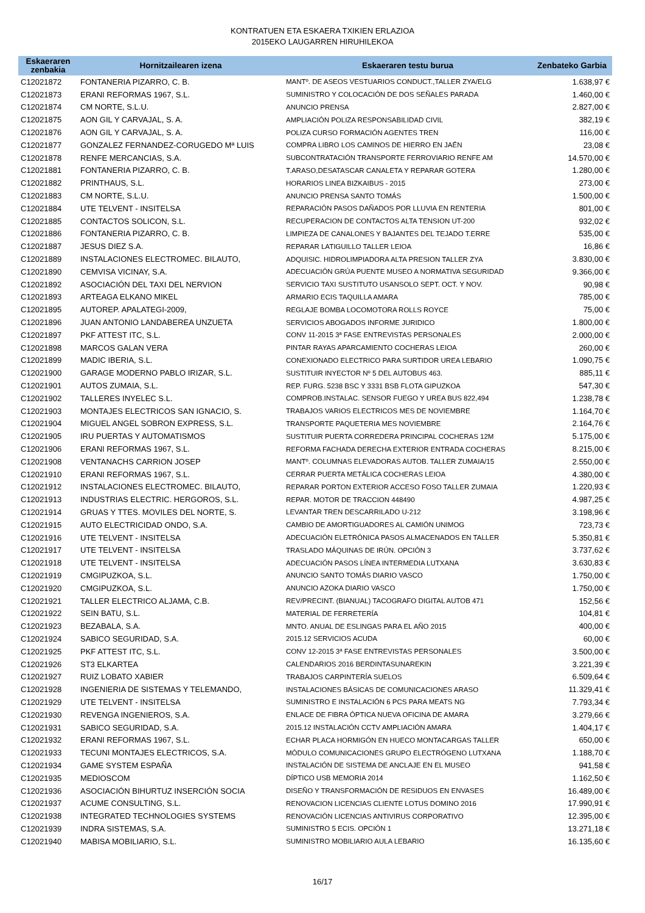KONTRATUEN ETA ESKAERA TXIKIEN ERLAZIOA
2015EKO LAUGARREN HIRUHILEKOA
| Eskaeraren zenbakia | Hornitzailearen izena | Eskaeraren testu burua | Zenbateko Garbia |
| --- | --- | --- | --- |
| C12021872 | FONTANERIA PIZARRO, C. B. | MANTº. DE ASEOS VESTUARIOS CONDUCT.,TALLER ZYA/ELG | 1.638,97 € |
| C12021873 | ERANI REFORMAS 1967, S.L. | SUMINISTRO Y COLOCACIÓN DE DOS SEÑALES PARADA | 1.460,00 € |
| C12021874 | CM NORTE, S.L.U. | ANUNCIO PRENSA | 2.827,00 € |
| C12021875 | AON GIL Y CARVAJAL, S. A. | AMPLIACIÓN POLIZA RESPONSABILIDAD CIVIL | 382,19 € |
| C12021876 | AON GIL Y CARVAJAL, S. A. | POLIZA CURSO FORMACIÓN AGENTES TREN | 116,00 € |
| C12021877 | GONZALEZ FERNANDEZ-CORUGEDO Mª LUIS | COMPRA LIBRO LOS CAMINOS DE HIERRO EN JAÉN | 23,08 € |
| C12021878 | RENFE MERCANCIAS, S.A. | SUBCONTRATACIÓN TRANSPORTE FERROVIARIO RENFE AM | 14.570,00 € |
| C12021881 | FONTANERIA PIZARRO, C. B. | T.ARASO,DESATASCAR CANALETA Y REPARAR GOTERA | 1.280,00 € |
| C12021882 | PRINTHAUS, S.L. | HORARIOS LINEA BIZKAIBUS - 2015 | 273,00 € |
| C12021883 | CM NORTE, S.L.U. | ANUNCIO PRENSA SANTO TOMÁS | 1.500,00 € |
| C12021884 | UTE TELVENT - INSITELSA | REPARACIÓN PASOS DAÑADOS POR LLUVIA EN RENTERIA | 801,00 € |
| C12021885 | CONTACTOS SOLICON, S.L. | RECUPERACION DE CONTACTOS ALTA TENSION UT-200 | 932,02 € |
| C12021886 | FONTANERIA PIZARRO, C. B. | LIMPIEZA DE CANALONES Y BAJANTES DEL TEJADO T.ERRE | 535,00 € |
| C12021887 | JESUS DIEZ S.A. | REPARAR LATIGUILLO TALLER LEIOA | 16,86 € |
| C12021889 | INSTALACIONES ELECTROMEC. BILAUTO, | ADQUISIC. HIDROLIMPIADORA ALTA PRESION TALLER ZYA | 3.830,00 € |
| C12021890 | CEMVISA VICINAY, S.A. | ADECUACIÓN GRÚA PUENTE MUSEO A NORMATIVA SEGURIDAD | 9.366,00 € |
| C12021892 | ASOCIACIÓN DEL TAXI DEL NERVION | SERVICIO TAXI SUSTITUTO USANSOLO SEPT. OCT. Y NOV. | 90,98 € |
| C12021893 | ARTEAGA ELKANO MIKEL | ARMARIO ECIS TAQUILLA AMARA | 785,00 € |
| C12021895 | AUTOREP. APALATEGI-2009, | REGLAJE BOMBA LOCOMOTORA ROLLS ROYCE | 75,00 € |
| C12021896 | JUAN ANTONIO LANDABEREA UNZUETA | SERVICIOS ABOGADOS INFORME JURIDICO | 1.800,00 € |
| C12021897 | PKF ATTEST ITC, S.L. | CONV 11-2015 3ª FASE ENTREVISTAS PERSONALES | 2.000,00 € |
| C12021898 | MARCOS GALAN VERA | PINTAR RAYAS APARCAMIENTO COCHERAS LEIOA | 260,00 € |
| C12021899 | MADIC IBERIA, S.L. | CONEXIONADO ELECTRICO PARA SURTIDOR UREA LEBARIO | 1.090,75 € |
| C12021900 | GARAGE MODERNO PABLO IRIZAR, S.L. | SUSTITUIR INYECTOR Nº 5 DEL AUTOBUS 463. | 885,11 € |
| C12021901 | AUTOS ZUMAIA, S.L. | REP. FURG. 5238 BSC Y 3331 BSB FLOTA GIPUZKOA | 547,30 € |
| C12021902 | TALLERES INYELEC S.L. | COMPROB.INSTALAC. SENSOR FUEGO Y UREA BUS 822,494 | 1.238,78 € |
| C12021903 | MONTAJES ELECTRICOS SAN IGNACIO, S. | TRABAJOS VARIOS ELECTRICOS MES DE NOVIEMBRE | 1.164,70 € |
| C12021904 | MIGUEL ANGEL SOBRON EXPRESS, S.L. | TRANSPORTE PAQUETERIA MES NOVIEMBRE | 2.164,76 € |
| C12021905 | IRU PUERTAS Y AUTOMATISMOS | SUSTITUIR PUERTA CORREDERA PRINCIPAL COCHERAS 12M | 5.175,00 € |
| C12021906 | ERANI REFORMAS 1967, S.L. | REFORMA FACHADA DERECHA EXTERIOR ENTRADA COCHERAS | 8.215,00 € |
| C12021908 | VENTANACHS CARRION JOSEP | MANTº. COLUMNAS ELEVADORAS AUTOB. TALLER ZUMAIA/15 | 2.550,00 € |
| C12021910 | ERANI REFORMAS 1967, S.L. | CERRAR PUERTA METÁLICA COCHERAS LEIOA | 4.380,00 € |
| C12021912 | INSTALACIONES ELECTROMEC. BILAUTO, | REPARAR PORTON EXTERIOR ACCESO FOSO TALLER ZUMAIA | 1.220,93 € |
| C12021913 | INDUSTRIAS ELECTRIC. HERGOROS, S.L. | REPAR. MOTOR DE TRACCION 448490 | 4.987,25 € |
| C12021914 | GRUAS Y TTES. MOVILES DEL NORTE, S. | LEVANTAR TREN DESCARRILADO U-212 | 3.198,96 € |
| C12021915 | AUTO ELECTRICIDAD ONDO, S.A. | CAMBIO DE AMORTIGUADORES AL CAMIÓN UNIMOG | 723,73 € |
| C12021916 | UTE TELVENT - INSITELSA | ADECUACIÓN ELETRÓNICA PASOS ALMACENADOS EN TALLER | 5.350,81 € |
| C12021917 | UTE TELVENT - INSITELSA | TRASLADO MÁQUINAS DE IRÚN. OPCIÓN 3 | 3.737,62 € |
| C12021918 | UTE TELVENT - INSITELSA | ADECUACIÓN PASOS LÍNEA INTERMEDIA LUTXANA | 3.630,83 € |
| C12021919 | CMGIPUZKOA, S.L. | ANUNCIO SANTO TOMÁS DIARIO VASCO | 1.750,00 € |
| C12021920 | CMGIPUZKOA, S.L. | ANUNCIO AZOKA DIARIO VASCO | 1.750,00 € |
| C12021921 | TALLER ELECTRICO ALJAMA, C.B. | REV/PRECINT. (BIANUAL) TACOGRAFO DIGITAL AUTOB 471 | 152,56 € |
| C12021922 | SEIN BATU, S.L. | MATERIAL DE FERRETERÍA | 104,81 € |
| C12021923 | BEZABALA, S.A. | MNTO. ANUAL DE ESLINGAS PARA EL AÑO 2015 | 400,00 € |
| C12021924 | SABICO SEGURIDAD, S.A. | 2015.12 SERVICIOS ACUDA | 60,00 € |
| C12021925 | PKF ATTEST ITC, S.L. | CONV 12-2015 3ª FASE ENTREVISTAS PERSONALES | 3.500,00 € |
| C12021926 | ST3 ELKARTEA | CALENDARIOS 2016 BERDINTASUNAREKIN | 3.221,39 € |
| C12021927 | RUIZ LOBATO XABIER | TRABAJOS CARPINTERÍA SUELOS | 6.509,64 € |
| C12021928 | INGENIERIA DE SISTEMAS Y TELEMANDO, | INSTALACIONES BÁSICAS DE COMUNICACIONES ARASO | 11.329,41 € |
| C12021929 | UTE TELVENT - INSITELSA | SUMINISTRO E INSTALACIÓN 6 PCS PARA MEATS NG | 7.793,34 € |
| C12021930 | REVENGA INGENIEROS, S.A. | ENLACE DE FIBRA ÓPTICA NUEVA OFICINA DE AMARA | 3.279,66 € |
| C12021931 | SABICO SEGURIDAD, S.A. | 2015.12 INSTALACIÓN CCTV AMPLIACIÓN AMARA | 1.404,17 € |
| C12021932 | ERANI REFORMAS 1967, S.L. | ECHAR PLACA HORMIGÓN EN HUECO MONTACARGAS TALLER | 650,00 € |
| C12021933 | TECUNI MONTAJES ELECTRICOS, S.A. | MÓDULO COMUNICACIONES GRUPO ELECTRÓGENO LUTXANA | 1.188,70 € |
| C12021934 | GAME SYSTEM ESPAÑA | INSTALACIÓN DE SISTEMA DE ANCLAJE EN EL MUSEO | 941,58 € |
| C12021935 | MEDIOSCOM | DÍPTICO USB MEMORIA 2014 | 1.162,50 € |
| C12021936 | ASOCIACIÓN BIHURTUZ INSERCIÓN SOCIA | DISEÑO Y TRANSFORMACIÓN DE RESIDUOS EN ENVASES | 16.489,00 € |
| C12021937 | ACUME CONSULTING, S.L. | RENOVACION LICENCIAS CLIENTE LOTUS DOMINO 2016 | 17.990,91 € |
| C12021938 | INTEGRATED TECHNOLOGIES SYSTEMS | RENOVACIÓN LICENCIAS ANTIVIRUS CORPORATIVO | 12.395,00 € |
| C12021939 | INDRA SISTEMAS, S.A. | SUMINISTRO 5 ECIS. OPCIÓN 1 | 13.271,18 € |
| C12021940 | MABISA MOBILIARIO, S.L. | SUMINISTRO MOBILIARIO AULA LEBARIO | 16.135,60 € |
16/17